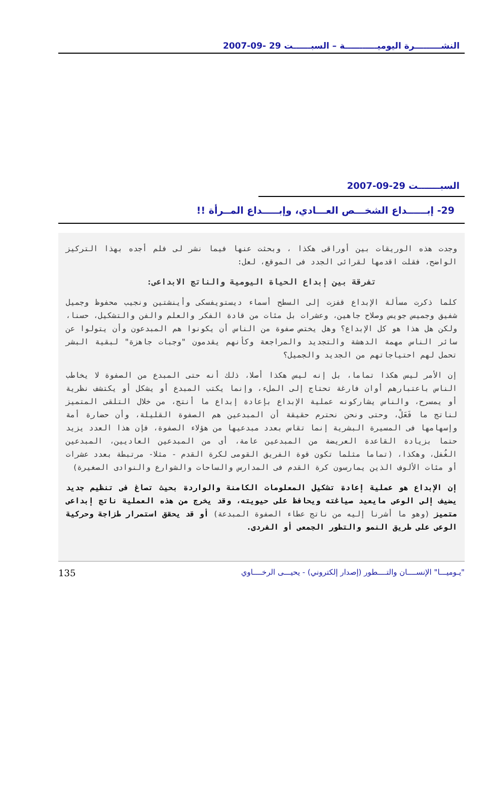النشـــــــــرة اليوميـــــــــــة – السبــــــت 29 -09-2007
السبـــــــت 29-09-2007
29- إبــــــداع الشخـــص العـــادي، وإبـــــداع المــرأة !!
وجدت هذه الوريقات بين أوراقى هكذا ، وبحثت عنها فيما نشر لى فلم أجده بهذا التركيز الواضح، فقلت اقدمها لقرائى الجدد فى الموقع، لعل:
تفرقة بين إبداع الحياة اليومية والناتج الابداعى:
كلما ذكرت مسألة الإبداع قفزت إلى السطح أسماء ديستويفسكى وأينشتين ونجيب محفوظ وجميل شفيق وجميس جويس وصلاح جاهين، وعشرات بل مئات من قادة الفكر والعلم والفن والتشكيل، حسنا، ولكن هل هذا هو كل الإبداع؟ وهل يختص صفوة من الناس أن يكونوا هم المبدعون وأن يتولوا عن سائر الناس مهمة الدهشة والتجديد والمراجعة وكأنهم يقدمون "وجبات جاهزة" لبقية البشر تحمل لهم احتياجاتهم من الجديد والجميل؟
إن الأمر ليس هكذا تماما، بل إنه ليس هكذا أصلا، ذلك أنه حتى المبدع من الصفوة لا يخاطب الناس باعتبارهم أوان فارغة تحتاج إلى الملء، وإنما يكتب المبدع أو يشكل أو يكتشف نظرية أو يمسرح، والناس يشاركونه عملية الإبداع بإعادة إبداع ما أنتج، من خلال التلقى المتميز لناتج ما فَعَلْ، وحتى ونحن نحترم حقيقة أن المبدعين هم الصفوة القليلة، وأن حضارة أمة وإسهامها فى المسيرة البشرية إنما تقاس بعدد مبدعيها من هؤلاء الصفوة، فإن هذا العدد يزيد حتما بزيادة القاعدة العريضة من المبدعين عامة، أى من المبدعين العاديين، المبدعين الغُفل، وهكذا، (تماما مثلما تكون قوة الفريق القومى لكرة القدم - مثلا- مرتبطة بعدد عشرات أو مئات الألوف الذين يمارسون كرة القدم فى المدارس والساحات والشوارع والنوادى الصغيرة)
إن الإبداع هو عملية إعادة تشكيل المعلومات الكامنة والواردة بحيث تصاغ فى تنظيم جديد يضيف إلى الوعى مايعيد صياغته ويحافظ على حيويته، وقد يخرج من هذه العملية ناتج إبداعى متميز (وهو ما أشرنا إليه من ناتج عطاء الصفوة المبدعة) أو قد يحقق استمرار طزاجة وحركية الوعى على طريق النمو والتطور الجمعى أو الفردى.
"يـوميـــا" الإنســــان والتــــطور (إصدار إلكتروني) - يحيـــى الرخــــاوي 135